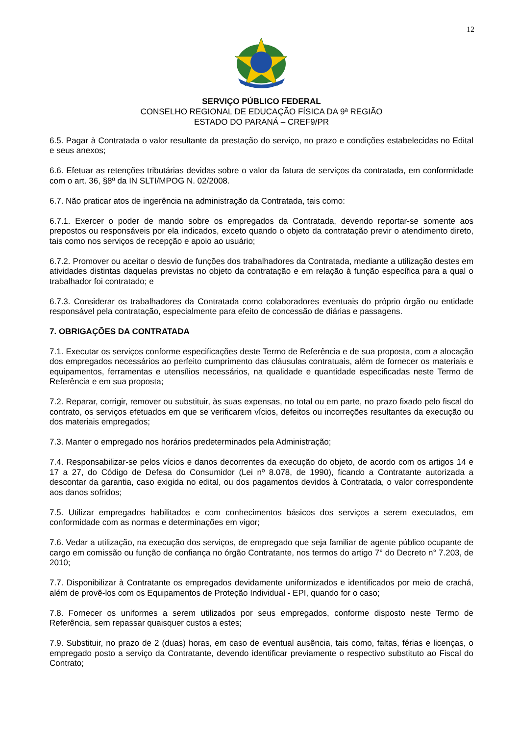12
SERVIÇO PÚBLICO FEDERAL
CONSELHO REGIONAL DE EDUCAÇÃO FÍSICA DA 9ª REGIÃO
ESTADO DO PARANÁ – CREF9/PR
6.5. Pagar à Contratada o valor resultante da prestação do serviço, no prazo e condições estabelecidas no Edital e seus anexos;
6.6. Efetuar as retenções tributárias devidas sobre o valor da fatura de serviços da contratada, em conformidade com o art. 36, §8º da IN SLTI/MPOG N. 02/2008.
6.7. Não praticar atos de ingerência na administração da Contratada, tais como:
6.7.1. Exercer o poder de mando sobre os empregados da Contratada, devendo reportar-se somente aos prepostos ou responsáveis por ela indicados, exceto quando o objeto da contratação previr o atendimento direto, tais como nos serviços de recepção e apoio ao usuário;
6.7.2. Promover ou aceitar o desvio de funções dos trabalhadores da Contratada, mediante a utilização destes em atividades distintas daquelas previstas no objeto da contratação e em relação à função específica para a qual o trabalhador foi contratado; e
6.7.3. Considerar os trabalhadores da Contratada como colaboradores eventuais do próprio órgão ou entidade responsável pela contratação, especialmente para efeito de concessão de diárias e passagens.
7. OBRIGAÇÕES DA CONTRATADA
7.1. Executar os serviços conforme especificações deste Termo de Referência e de sua proposta, com a alocação dos empregados necessários ao perfeito cumprimento das cláusulas contratuais, além de fornecer os materiais e equipamentos, ferramentas e utensílios necessários, na qualidade e quantidade especificadas neste Termo de Referência e em sua proposta;
7.2. Reparar, corrigir, remover ou substituir, às suas expensas, no total ou em parte, no prazo fixado pelo fiscal do contrato, os serviços efetuados em que se verificarem vícios, defeitos ou incorreções resultantes da execução ou dos materiais empregados;
7.3. Manter o empregado nos horários predeterminados pela Administração;
7.4. Responsabilizar-se pelos vícios e danos decorrentes da execução do objeto, de acordo com os artigos 14 e 17 a 27, do Código de Defesa do Consumidor (Lei nº 8.078, de 1990), ficando a Contratante autorizada a descontar da garantia, caso exigida no edital, ou dos pagamentos devidos à Contratada, o valor correspondente aos danos sofridos;
7.5. Utilizar empregados habilitados e com conhecimentos básicos dos serviços a serem executados, em conformidade com as normas e determinações em vigor;
7.6. Vedar a utilização, na execução dos serviços, de empregado que seja familiar de agente público ocupante de cargo em comissão ou função de confiança no órgão Contratante, nos termos do artigo 7° do Decreto n° 7.203, de 2010;
7.7. Disponibilizar à Contratante os empregados devidamente uniformizados e identificados por meio de crachá, além de provê-los com os Equipamentos de Proteção Individual - EPI, quando for o caso;
7.8. Fornecer os uniformes a serem utilizados por seus empregados, conforme disposto neste Termo de Referência, sem repassar quaisquer custos a estes;
7.9. Substituir, no prazo de 2 (duas) horas, em caso de eventual ausência, tais como, faltas, férias e licenças, o empregado posto a serviço da Contratante, devendo identificar previamente o respectivo substituto ao Fiscal do Contrato;